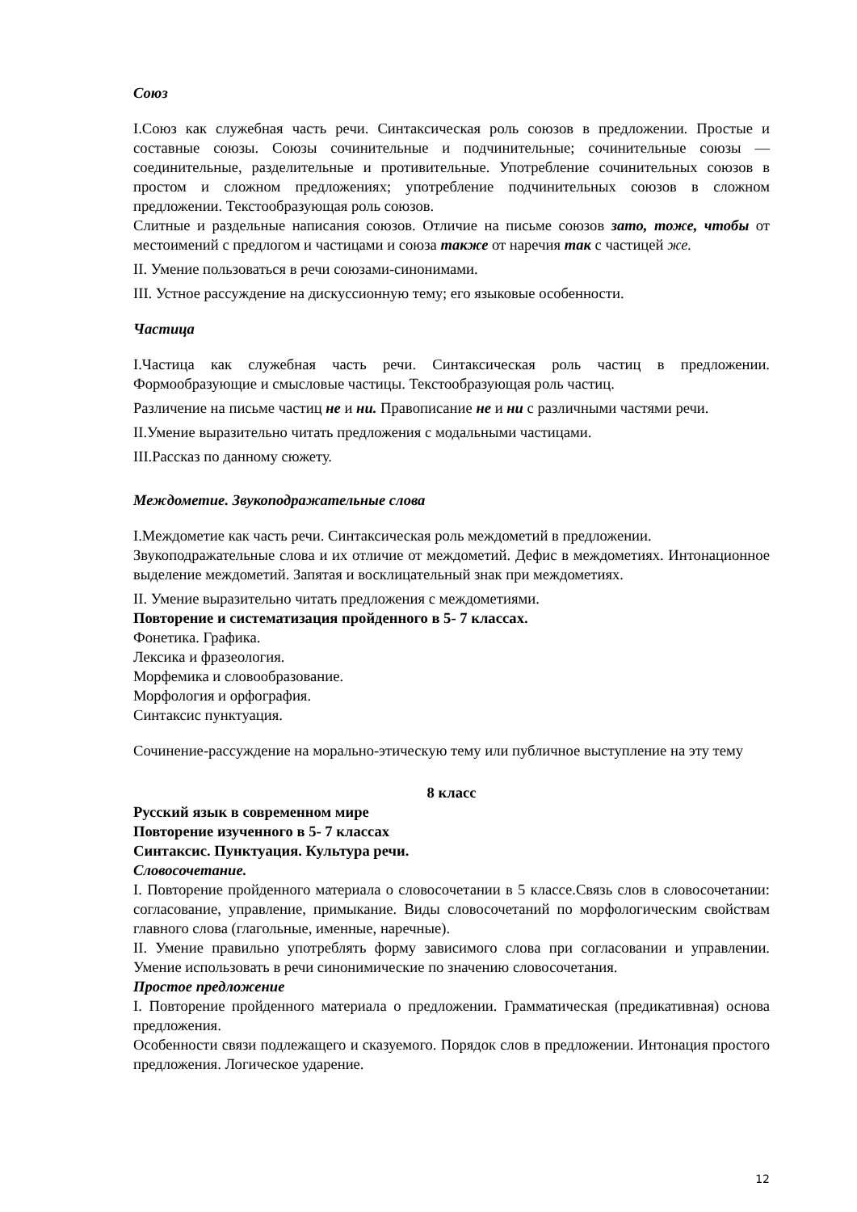Союз
I.Союз как служебная часть речи. Синтаксическая роль союзов в предложении. Простые и составные союзы. Союзы сочинительные и подчинительные; сочинительные союзы — соединительные, разделительные и противительные. Употребление сочинительных союзов в простом и сложном предложениях; употребление подчинительных союзов в сложном предложении. Текстообразующая роль союзов.
Слитные и раздельные написания союзов. Отличие на письме союзов зато, тоже, чтобы от местоимений с предлогом и частицами и союза также от наречия так с частицей же.
II. Умение пользоваться в речи союзами-синонимами.
III. Устное рассуждение на дискуссионную тему; его языковые особенности.
Частица
I.Частица как служебная часть речи. Синтаксическая роль частиц в предложении. Формообразующие и смысловые частицы. Текстообразующая роль частиц.
Различение на письме частиц не и ни. Правописание не и ни с различными частями речи.
II.Умение выразительно читать предложения с модальными частицами.
III.Рассказ по данному сюжету.
Междометие. Звукоподражательные слова
I.Междометие как часть речи. Синтаксическая роль междометий в предложении.
Звукоподражательные слова и их отличие от междометий. Дефис в междометиях. Интонационное выделение междометий. Запятая и восклицательный знак при междометиях.
II. Умение выразительно читать предложения с междометиями.
Повторение и систематизация пройденного в 5- 7 классах.
Фонетика. Графика.
Лексика и фразеология.
Морфемика и словообразование.
Морфология и орфография.
Синтаксис пунктуация.
Сочинение-рассуждение на морально-этическую тему или публичное выступление на эту тему
8 класс
Русский язык в современном мире
Повторение изученного в 5- 7 классах
Синтаксис. Пунктуация. Культура речи.
Словосочетание.
I. Повторение пройденного материала о словосочетании в 5 классе.Связь слов в словосочетании: согласование, управление, примыкание. Виды словосочетаний по морфологическим свойствам главного слова (глагольные, именные, наречные).
II. Умение правильно употреблять форму зависимого слова при согласовании и управлении. Умение использовать в речи синонимические по значению словосочетания.
Простое предложение
I. Повторение пройденного материала о предложении. Грамматическая (предикативная) основа предложения.
Особенности связи подлежащего и сказуемого. Порядок слов в предложении. Интонация простого предложения. Логическое ударение.
12